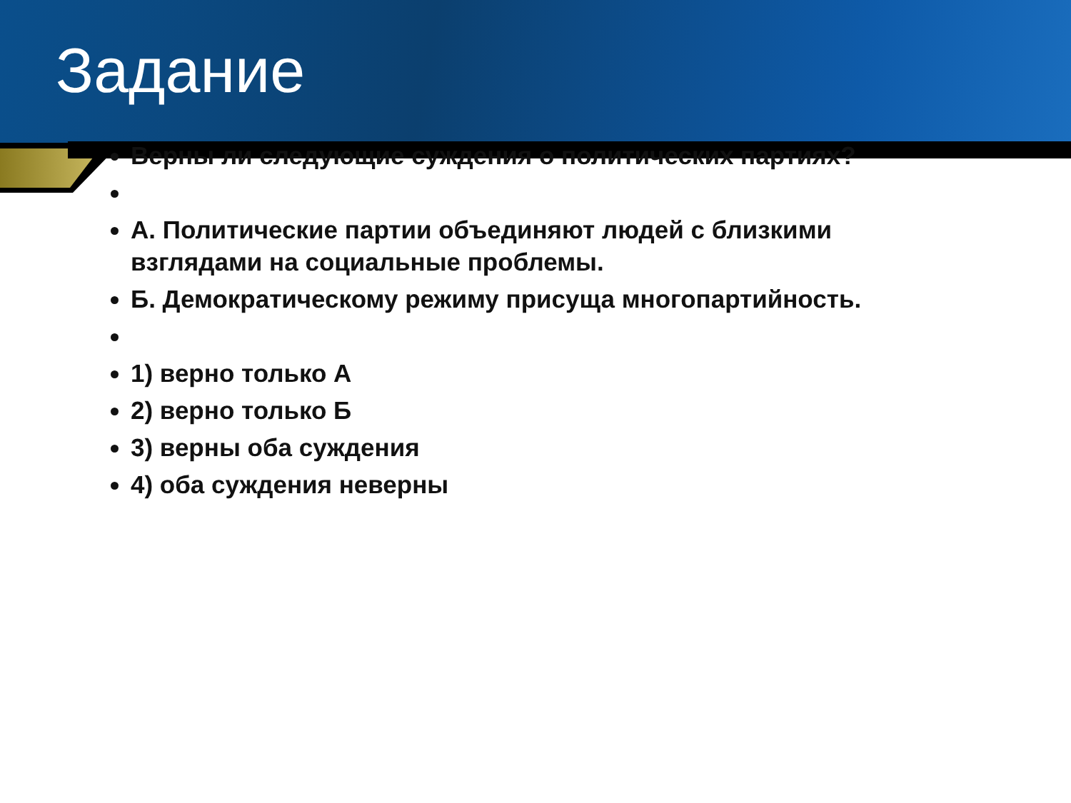Задание
Верны ли следующие суждения о политических партиях?
А. Политические партии объединяют людей с близкими взглядами на социальные проблемы.
Б. Демократическому режиму присуща многопартийность.
1) верно только А
2) верно только Б
3) верны оба суждения
4) оба суждения неверны